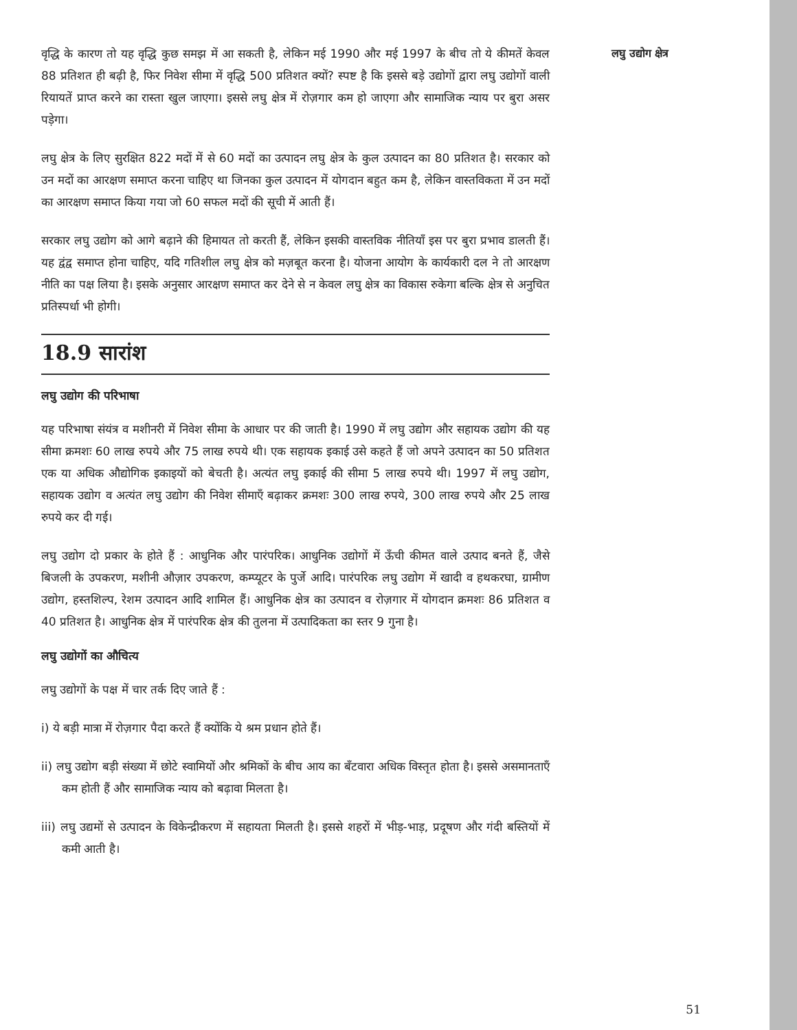वृद्धि के कारण तो यह वृद्धि कुछ समझ में आ सकती है, लेकिन मई 1990 और मई 1997 के बीच तो ये कीमतें केवल 88 प्रतिशत ही बढ़ी है, फिर निवेश सीमा में वृद्धि 500 प्रतिशत क्यों? स्पष्ट है कि इससे बड़े उद्योगों द्वारा लघु उद्योगों वाली रियायतें प्राप्त करने का रास्ता खुल जाएगा। इससे लघु क्षेत्र में रोज़गार कम हो जाएगा और सामाजिक न्याय पर बुरा असर पड़ेगा।
लघु क्षेत्र के लिए सुरक्षित 822 मदों में से 60 मदों का उत्पादन लघु क्षेत्र के कुल उत्पादन का 80 प्रतिशत है। सरकार को उन मदों का आरक्षण समाप्त करना चाहिए था जिनका कुल उत्पादन में योगदान बहुत कम है, लेकिन वास्तविकता में उन मदों का आरक्षण समाप्त किया गया जो 60 सफल मदों की सूची में आती हैं।
सरकार लघु उद्योग को आगे बढ़ाने की हिमायत तो करती हैं, लेकिन इसकी वास्तविक नीतियाँ इस पर बुरा प्रभाव डालती हैं। यह द्वंद्व समाप्त होना चाहिए, यदि गतिशील लघु क्षेत्र को मज़बूत करना है। योजना आयोग के कार्यकारी दल ने तो आरक्षण नीति का पक्ष लिया है। इसके अनुसार आरक्षण समाप्त कर देने से न केवल लघु क्षेत्र का विकास रुकेगा बल्कि क्षेत्र से अनुचित प्रतिस्पर्धा भी होगी।
18.9 सारांश
लघु उद्योग की परिभाषा
यह परिभाषा संयंत्र व मशीनरी में निवेश सीमा के आधार पर की जाती है। 1990 में लघु उद्योग और सहायक उद्योग की यह सीमा क्रमशः 60 लाख रुपये और 75 लाख रुपये थी। एक सहायक इकाई उसे कहते हैं जो अपने उत्पादन का 50 प्रतिशत एक या अधिक औद्योगिक इकाइयों को बेचती है। अत्यंत लघु इकाई की सीमा 5 लाख रुपये थी। 1997 में लघु उद्योग, सहायक उद्योग व अत्यंत लघु उद्योग की निवेश सीमाएँ बढ़ाकर क्रमशः 300 लाख रुपये, 300 लाख रुपये और 25 लाख रुपये कर दी गई।
लघु उद्योग दो प्रकार के होते हैं : आधुनिक और पारंपरिक। आधुनिक उद्योगों में ऊँची कीमत वाले उत्पाद बनते हैं, जैसे बिजली के उपकरण, मशीनी औज़ार उपकरण, कम्प्यूटर के पुर्जे आदि। पारंपरिक लघु उद्योग में खादी व हथकरघा, ग्रामीण उद्योग, हस्तशिल्प, रेशम उत्पादन आदि शामिल हैं। आधुनिक क्षेत्र का उत्पादन व रोज़गार में योगदान क्रमशः 86 प्रतिशत व 40 प्रतिशत है। आधुनिक क्षेत्र में पारंपरिक क्षेत्र की तुलना में उत्पादिकता का स्तर 9 गुना है।
लघु उद्योगों का औचित्य
लघु उद्योगों के पक्ष में चार तर्क दिए जाते हैं :
i) ये बड़ी मात्रा में रोज़गार पैदा करते हैं क्योंकि ये श्रम प्रधान होते हैं।
ii) लघु उद्योग बड़ी संख्या में छोटे स्वामियों और श्रमिकों के बीच आय का बँटवारा अधिक विस्तृत होता है। इससे असमानताएँ कम होती हैं और सामाजिक न्याय को बढ़ावा मिलता है।
iii) लघु उद्यमों से उत्पादन के विकेन्द्रीकरण में सहायता मिलती है। इससे शहरों में भीड़-भाड़, प्रदूषण और गंदी बस्तियों में कमी आती है।
लघु उद्योग क्षेत्र
51